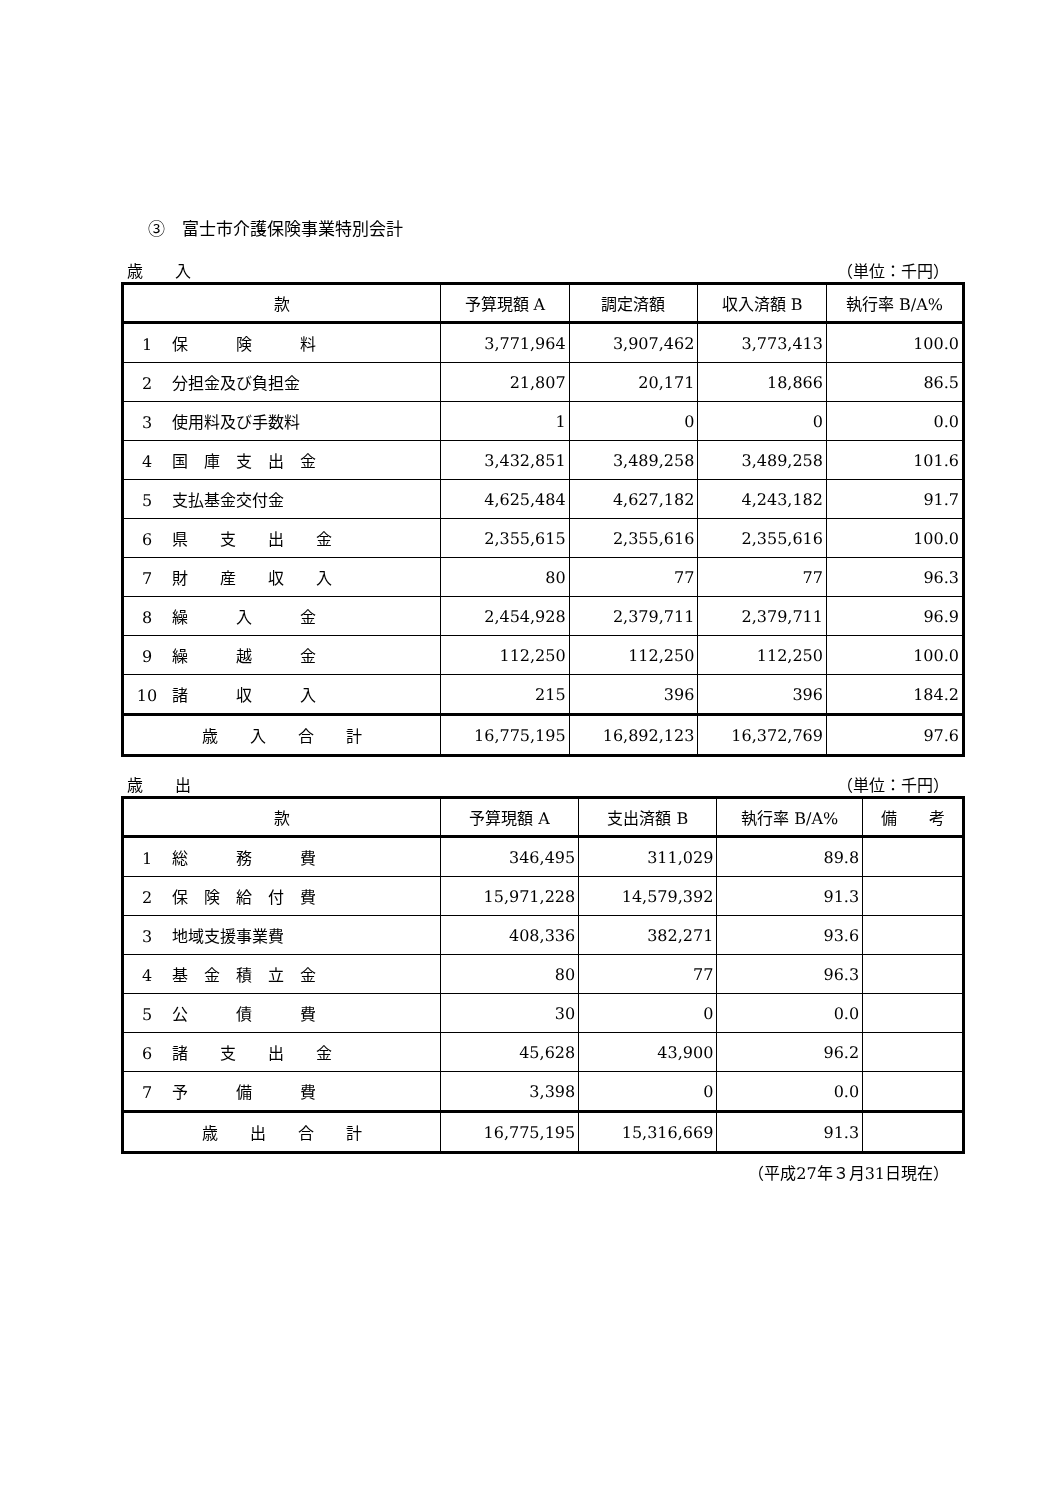③　富士市介護保険事業特別会計
歳　　入 （単位：千円）
| 款 | 予算現額 A | 調定済額 | 収入済額 B | 執行率 B/A% |
| --- | --- | --- | --- | --- |
| 1 保 険 料 | 3,771,964 | 3,907,462 | 3,773,413 | 100.0 |
| 2 分担金及び負担金 | 21,807 | 20,171 | 18,866 | 86.5 |
| 3 使用料及び手数料 | 1 | 0 | 0 | 0.0 |
| 4 国 庫 支 出 金 | 3,432,851 | 3,489,258 | 3,489,258 | 101.6 |
| 5 支払基金交付金 | 4,625,484 | 4,627,182 | 4,243,182 | 91.7 |
| 6 県 支 出 金 | 2,355,615 | 2,355,616 | 2,355,616 | 100.0 |
| 7 財 産 収 入 | 80 | 77 | 77 | 96.3 |
| 8 繰 入 金 | 2,454,928 | 2,379,711 | 2,379,711 | 96.9 |
| 9 繰 越 金 | 112,250 | 112,250 | 112,250 | 100.0 |
| 10 諸 収 入 | 215 | 396 | 396 | 184.2 |
| 歳 入 合 計 | 16,775,195 | 16,892,123 | 16,372,769 | 97.6 |
歳　　出 （単位：千円）
| 款 | 予算現額 A | 支出済額 B | 執行率 B/A% | 備 考 |
| --- | --- | --- | --- | --- |
| 1 総 務 費 | 346,495 | 311,029 | 89.8 | |
| 2 保 険 給 付 費 | 15,971,228 | 14,579,392 | 91.3 | |
| 3 地域支援事業費 | 408,336 | 382,271 | 93.6 | |
| 4 基 金 積 立 金 | 80 | 77 | 96.3 | |
| 5 公 債 費 | 30 | 0 | 0.0 | |
| 6 諸 支 出 金 | 45,628 | 43,900 | 96.2 | |
| 7 予 備 費 | 3,398 | 0 | 0.0 | |
| 歳 出 合 計 | 16,775,195 | 15,316,669 | 91.3 | |
（平成27年３月31日現在）